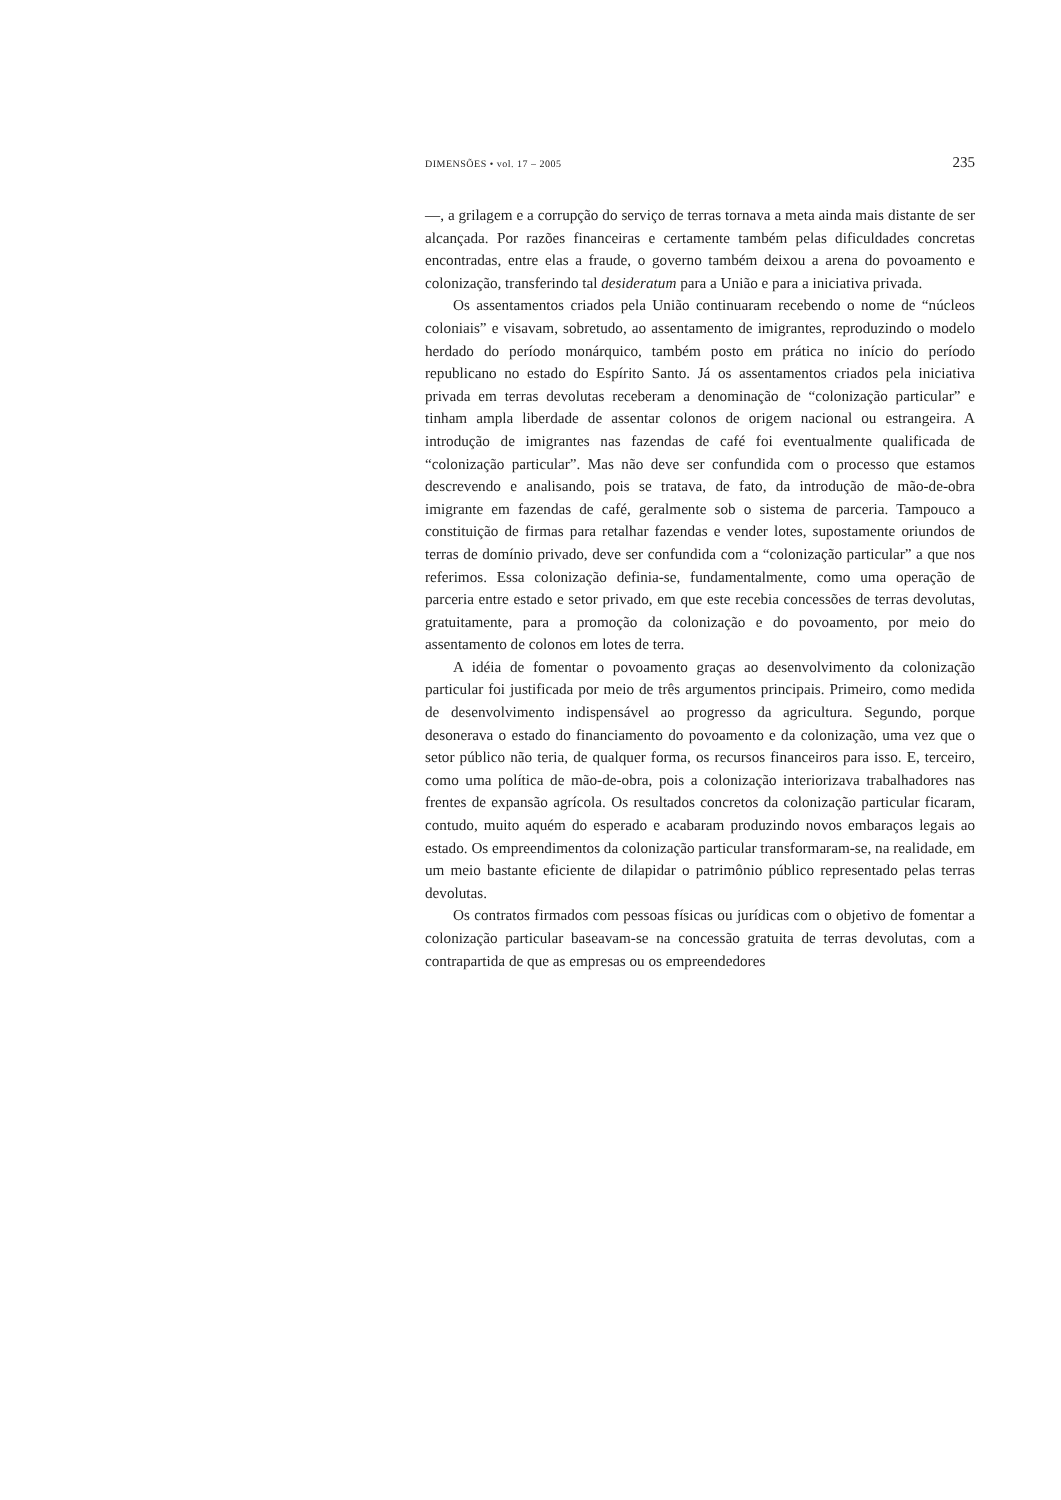DIMENSÕES • vol. 17 – 2005 235
—, a grilagem e a corrupção do serviço de terras tornava a meta ainda mais distante de ser alcançada. Por razões financeiras e certamente também pelas dificuldades concretas encontradas, entre elas a fraude, o governo também deixou a arena do povoamento e colonização, transferindo tal desideratum para a União e para a iniciativa privada.
Os assentamentos criados pela União continuaram recebendo o nome de “núcleos coloniais” e visavam, sobretudo, ao assentamento de imigrantes, reproduzindo o modelo herdado do período monárquico, também posto em prática no início do período republicano no estado do Espírito Santo. Já os assentamentos criados pela iniciativa privada em terras devolutas receberam a denominação de “colonização particular” e tinham ampla liberdade de assentar colonos de origem nacional ou estrangeira. A introdução de imigrantes nas fazendas de café foi eventualmente qualificada de “colonização particular”. Mas não deve ser confundida com o processo que estamos descrevendo e analisando, pois se tratava, de fato, da introdução de mão-de-obra imigrante em fazendas de café, geralmente sob o sistema de parceria. Tampouco a constituição de firmas para retalhar fazendas e vender lotes, supostamente oriundos de terras de domínio privado, deve ser confundida com a “colonização particular” a que nos referimos. Essa colonização definia-se, fundamentalmente, como uma operação de parceria entre estado e setor privado, em que este recebia concessões de terras devolutas, gratuitamente, para a promoção da colonização e do povoamento, por meio do assentamento de colonos em lotes de terra.
A idéia de fomentar o povoamento graças ao desenvolvimento da colonização particular foi justificada por meio de três argumentos principais. Primeiro, como medida de desenvolvimento indispensável ao progresso da agricultura. Segundo, porque desonerava o estado do financiamento do povoamento e da colonização, uma vez que o setor público não teria, de qualquer forma, os recursos financeiros para isso. E, terceiro, como uma política de mão-de-obra, pois a colonização interiorizava trabalhadores nas frentes de expansão agrícola. Os resultados concretos da colonização particular ficaram, contudo, muito aquém do esperado e acabaram produzindo novos embaraços legais ao estado. Os empreendimentos da colonização particular transformaram-se, na realidade, em um meio bastante eficiente de dilapidar o patrimônio público representado pelas terras devolutas.
Os contratos firmados com pessoas físicas ou jurídicas com o objetivo de fomentar a colonização particular baseavam-se na concessão gratuita de terras devolutas, com a contrapartida de que as empresas ou os empreendedores